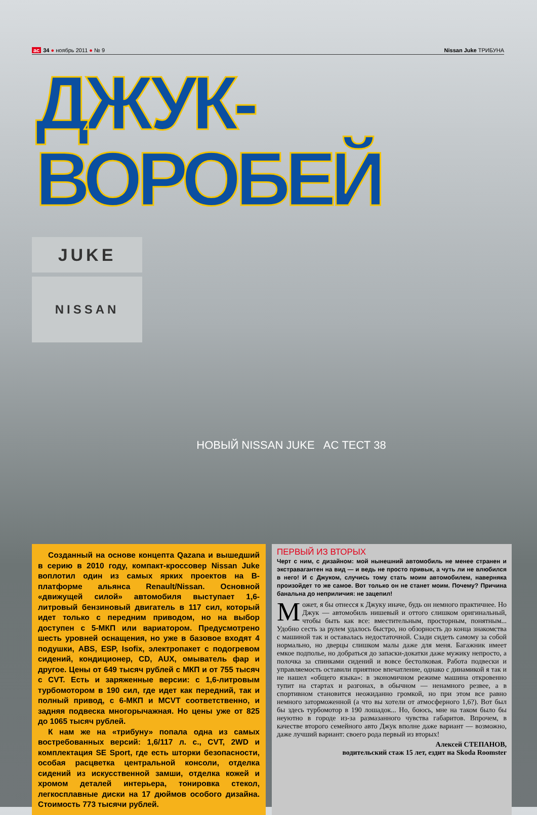ac 34 ● ноябрь 2011 ● № 9 Nissan Juke ТРИБУНА
ДЖУК-ВОРОБЕЙ
JUKE
NISSAN
НОВЫЙ NISSAN JUKE AC ТЕСТ 38
Созданный на основе концепта Qazana и вышедший в серию в 2010 году, компакт-кроссовер Nissan Juke воплотил один из самых ярких проектов на B-платформе альянса Renault/Nissan. Основной «движущей силой» автомобиля выступает 1,6-литровый бензиновый двигатель в 117 сил, который идет только с передним приводом, но на выбор доступен с 5-МКП или вариатором. Предусмотрено шесть уровней оснащения, но уже в базовое входят 4 подушки, ABS, ESP, Isofix, электропакет с подогревом сидений, кондиционер, CD, AUX, омыватель фар и другое. Цены от 649 тысяч рублей с МКП и от 755 тысяч с CVT. Есть и заряженные версии: с 1,6-литровым турбомотором в 190 сил, где идет как передний, так и полный привод, с 6-МКП и MCVT соответственно, и задняя подвеска многорычажная. Но цены уже от 825 до 1065 тысяч рублей.
К нам же на «трибуну» попала одна из самых востребованных версий: 1,6/117 л. с., CVT, 2WD и комплектация SE Sport, где есть шторки безопасности, особая расцветка центральной консоли, отделка сидений из искусственной замши, отделка кожей и хромом деталей интерьера, тонировка стекол, легкосплавные диски на 17 дюймов особого дизайна. Стоимость 773 тысячи рублей.
ПЕРВЫЙ ИЗ ВТОРЫХ
Черт с ним, с дизайном: мой нынешний автомобиль не менее странен и экстравагантен на вид — и ведь не просто привык, а чуть ли не влюбился в него! И с Джуком, случись тому стать моим автомобилем, наверняка произойдет то же самое. Вот только он не станет моим. Почему? Причина банальна до неприличия: не зацепил!
Может, я бы отнесся к Джуку иначе, будь он немного практичнее. Но Джук — автомобиль нишевый и оттого слишком оригинальный, чтобы быть как все: вместительным, просторным, понятным... Удобно сесть за рулем удалось быстро, но обзорность до конца знакомства с машиной так и оставалась недостаточной. Сзади сидеть самому за собой нормально, но дверцы слишком малы даже для меня. Багажник имеет емкое подполье, но добраться до запаски-докатки даже мужику непросто, а полочка за спинками сидений и вовсе бестолковая. Работа подвески и управляемость оставили приятное впечатление, однако с динамикой я так и не нашел «общего языка»: в экономичном режиме машина откровенно тупит на стартах и разгонах, в обычном — ненамного резвее, а в спортивном становится неожиданно громкой, но при этом все равно немного заторможенной (а что вы хотели от атмосферного 1,6?). Вот был бы здесь турбомотор в 190 лошадок... Но, боюсь, мне на таком было бы неуютно в городе из-за размазанного чувства габаритов. Впрочем, в качестве второго семейного авто Джук вполне даже вариант — возможно, даже лучший вариант: своего рода первый из вторых!
Алексей СТЕПАНОВ,
водительский стаж 15 лет, ездит на Skoda Roomster